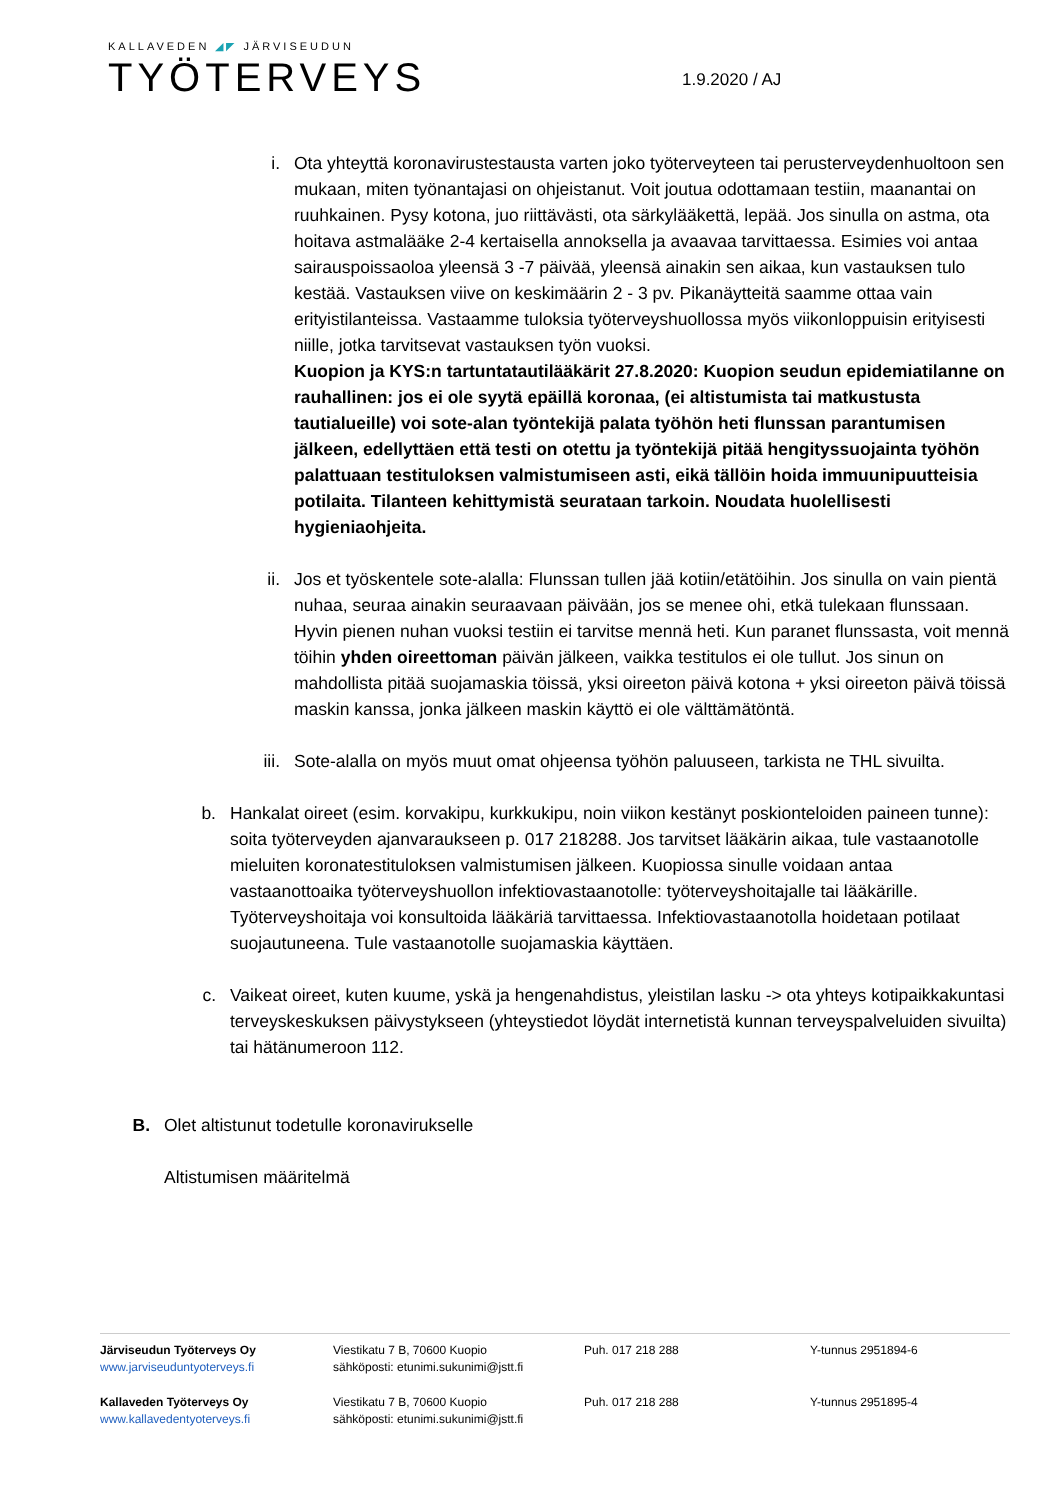KALLAVEDEN ◢◤ JÄRVISEUDUN
TYÖTERVEYS
1.9.2020 / AJ
i. Ota yhteyttä koronavirustestausta varten joko työterveyteen tai perusterveydenhuoltoon sen mukaan, miten työnantajasi on ohjeistanut. Voit joutua odottamaan testiin, maanantai on ruuhkainen. Pysy kotona, juo riittävästi, ota särkylääkettä, lepää. Jos sinulla on astma, ota hoitava astmalääke 2-4 kertaisella annoksella ja avaavaa tarvittaessa. Esimies voi antaa sairauspoissaoloa yleensä 3 -7 päivää, yleensä ainakin sen aikaa, kun vastauksen tulo kestää. Vastauksen viive on keskimäärin 2 - 3 pv. Pikanäytteitä saamme ottaa vain erityistilanteissa. Vastaamme tuloksia työterveyshuollossa myös viikonloppuisin erityisesti niille, jotka tarvitsevat vastauksen työn vuoksi.
Kuopion ja KYS:n tartuntatautilääkärit 27.8.2020: Kuopion seudun epidemiatilanne on rauhallinen: jos ei ole syytä epäillä koronaa, (ei altistumista tai matkustusta tautialueille) voi sote-alan työntekijä palata työhön heti flunssan parantumisen jälkeen, edellyttäen että testi on otettu ja työntekijä pitää hengityssuojainta työhön palattuaan testituloksen valmistumiseen asti, eikä tällöin hoida immuunipuutteisia potilaita. Tilanteen kehittymistä seurataan tarkoin. Noudata huolellisesti hygieniaohjeita.
ii.
Jos et työskentele sote-alalla: Flunssan tullen jää kotiin/etätöihin. Jos sinulla on vain pientä nuhaa, seuraa ainakin seuraavaan päivään, jos se menee ohi, etkä tulekaan flunssaan. Hyvin pienen nuhan vuoksi testiin ei tarvitse mennä heti. Kun paranet flunssasta, voit mennä töihin yhden oireettoman päivän jälkeen, vaikka testitulos ei ole tullut. Jos sinun on mahdollista pitää suojamaskia töissä, yksi oireeton päivä kotona + yksi oireeton päivä töissä maskin kanssa, jonka jälkeen maskin käyttö ei ole välttämätöntä.
iii.
Sote-alalla on myös muut omat ohjeensa työhön paluuseen, tarkista ne THL sivuilta.
b. Hankalat oireet (esim. korvakipu, kurkkukipu, noin viikon kestänyt poskionteloiden paineen tunne): soita työterveyden ajanvaraukseen p. 017 218288. Jos tarvitset lääkärin aikaa, tule vastaanotolle mieluiten koronatestituloksen valmistumisen jälkeen. Kuopiossa sinulle voidaan antaa vastaanottoaika työterveyshuollon infektiovastaanotolle: työterveyshoitajalle tai lääkärille. Työterveyshoitaja voi konsultoida lääkäriä tarvittaessa. Infektiovastaanotolla hoidetaan potilaat suojautuneena. Tule vastaanotolle suojamaskia käyttäen.
c. Vaikeat oireet, kuten kuume, yskä ja hengenahdistus, yleistilan lasku -> ota yhteys kotipaikkakuntasi terveyskeskuksen päivystykseen (yhteystiedot löydät internetistä kunnan terveyspalveluiden sivuilta) tai hätänumeroon 112.
B.
Olet altistunut todetulle koronavirukselle
Altistumisen määritelmä
Järviseudun Työterveys Oy
www.jarviseuduntyoterveys.fi
Viestikatu 7 B, 70600 Kuopio
sähköposti: etunimi.sukunimi@jstt.fi
Puh. 017 218 288 Y-tunnus 2951894-6
Kallaveden Työterveys Oy
www.kallavedentyoterveys.fi
Viestikatu 7 B, 70600 Kuopio
sähköposti: etunimi.sukunimi@jstt.fi
Puh. 017 218 288 Y-tunnus 2951895-4